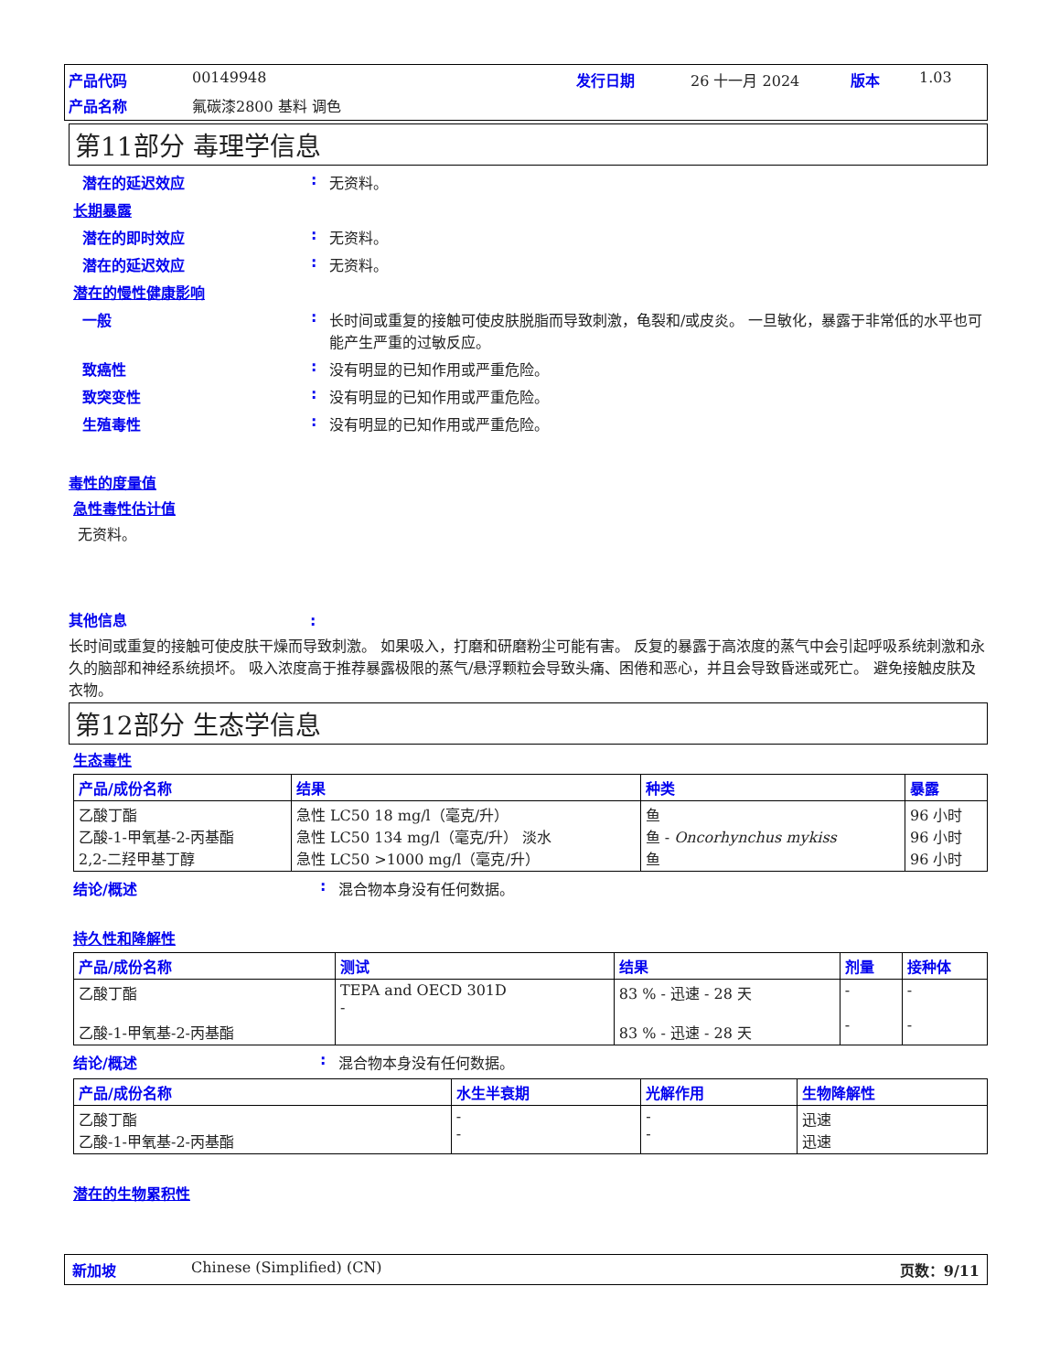产品代码 00149948 发行日期 26 十一月 2024 版本 1.03 产品名称 氟碳漆2800 基料 调色
第11部分 毒理学信息
潜在的延迟效应: 无资料。
长期暴露
潜在的即时效应: 无资料。
潜在的延迟效应: 无资料。
潜在的慢性健康影响
一般: 长时间或重复的接触可使皮肤脱脂而导致刺激，龟裂和/或皮炎。 一旦敏化，暴露于非常低的水平也可能产生严重的过敏反应。
致癌性: 没有明显的已知作用或严重危险。
致突变性: 没有明显的已知作用或严重危险。
生殖毒性: 没有明显的已知作用或严重危险。
毒性的度量值
急性毒性估计值
无资料。
其他信息:
长时间或重复的接触可使皮肤干燥而导致刺激。 如果吸入，打磨和研磨粉尘可能有害。 反复的暴露于高浓度的蒸气中会引起呼吸系统刺激和永久的脑部和神经系统损坏。 吸入浓度高于推荐暴露极限的蒸气/悬浮颗粒会导致头痛、困倦和恶心，并且会导致昏迷或死亡。 避免接触皮肤及衣物。
第12部分 生态学信息
生态毒性
| 产品/成份名称 | 结果 | 种类 | 暴露 |
| --- | --- | --- | --- |
| 乙酸丁酯 乙酸-1-甲氧基-2-丙基酯 2,2-二羟甲基丁醇 | 急性 LC50 18 mg/l（毫克/升） 急性 LC50 134 mg/l（毫克/升） 淡水 急性 LC50 >1000 mg/l（毫克/升） | 鱼 鱼 - Oncorhynchus mykiss 鱼 | 96 小时 96 小时 96 小时 |
结论/概述: 混合物本身没有任何数据。
持久性和降解性
| 产品/成份名称 | 测试 | 结果 | 剂量 | 接种体 |
| --- | --- | --- | --- | --- |
| 乙酸丁酯 乙酸-1-甲氧基-2-丙基酯 | TEPA and OECD 301D - | 83 % - 迅速 - 28 天 83 % - 迅速 - 28 天 | - - | - - |
结论/概述: 混合物本身没有任何数据。
| 产品/成份名称 | 水生半衰期 | 光解作用 | 生物降解性 |
| --- | --- | --- | --- |
| 乙酸丁酯 乙酸-1-甲氧基-2-丙基酯 | - - | - - | 迅速 迅速 |
潜在的生物累积性
新加坡 Chinese (Simplified) (CN) 页数：9/11